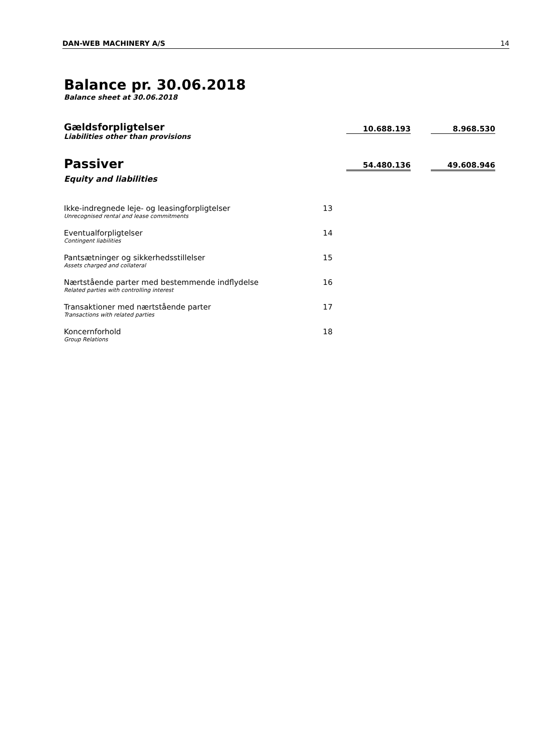DAN-WEB MACHINERY A/S 14
Balance pr. 30.06.2018
Balance sheet at 30.06.2018
| Gældsforpligtelser Liabilities other than provisions | | 10.688.193 | | 8.968.530 |
| Passiver Equity and liabilities | | 54.480.136 | | 49.608.946 |
| Ikke-indregnede leje- og leasingforpligtelser Unrecognised rental and lease commitments | 13 |
| Eventualforpligtelser Contingent liabilities | 14 |
| Pantsætninger og sikkerhedsstillelser Assets charged and collateral | 15 |
| Nærtstående parter med bestemmende indflydelse Related parties with controlling interest | 16 |
| Transaktioner med nærtstående parter Transactions with related parties | 17 |
| Koncernforhold Group Relations | 18 |